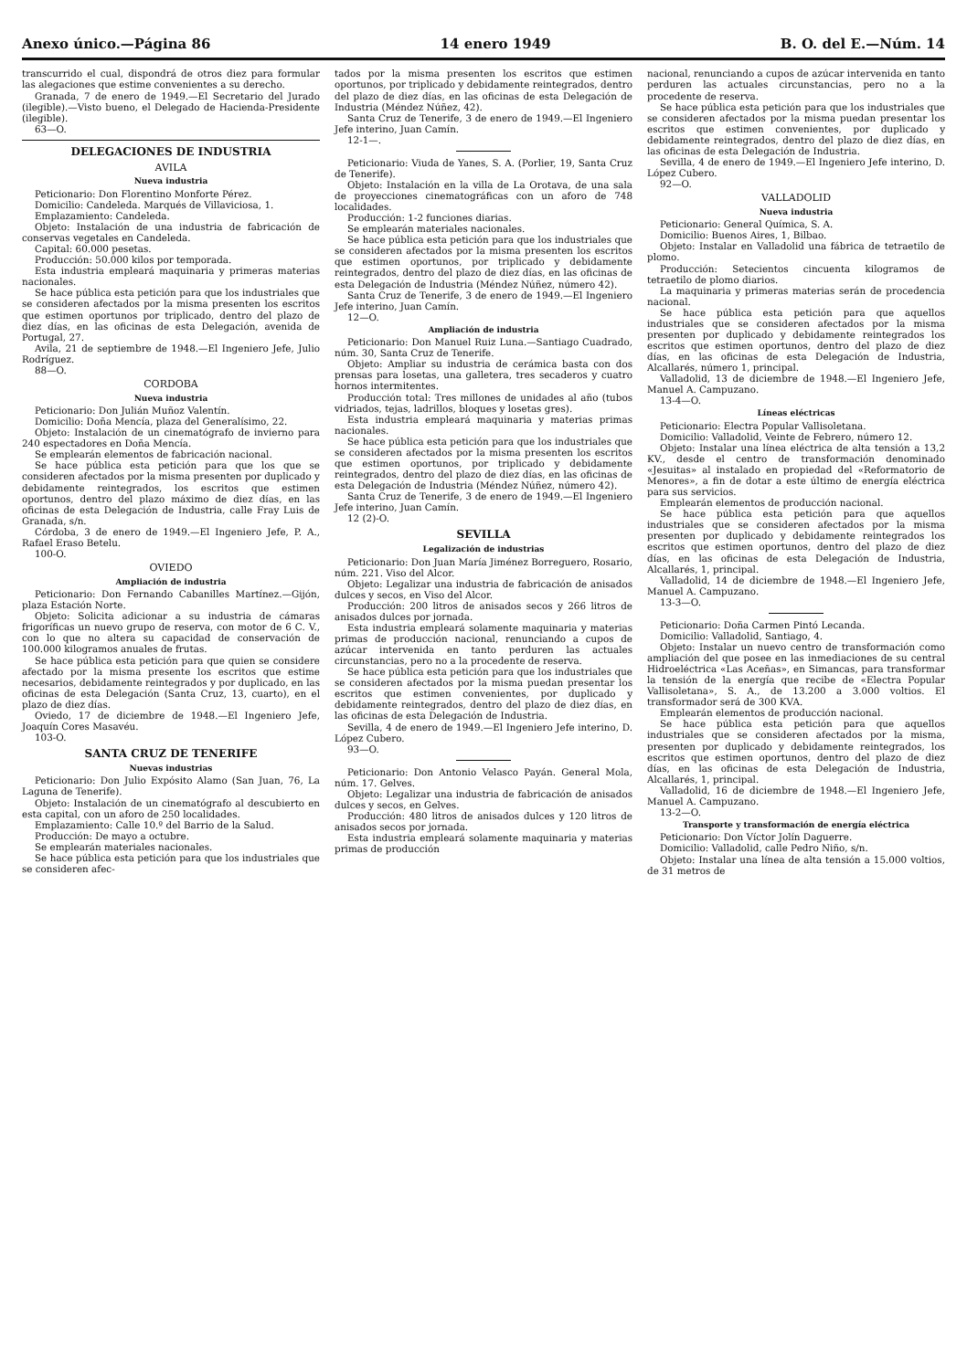Anexo único.—Página 86 14 enero 1949 B. O. del E.—Núm. 14
transcurrido el cual, dispondrá de otros diez para formular las alegaciones que estime convenientes a su derecho.
Granada, 7 de enero de 1949.—El Secretario del Jurado (ilegible).—Visto bueno, el Delegado de Hacienda-Presidente (ilegible).
63—O.
DELEGACIONES DE INDUSTRIA
AVILA
Nueva industria
Peticionario: Don Florentino Monforte Pérez.
Domicilio: Candeleda. Marqués de Villaviciosa, 1.
Emplazamiento: Candeleda.
Objeto: Instalación de una industria de fabricación de conservas vegetales en Candeleda.
Capital: 60.000 pesetas.
Producción: 50.000 kilos por temporada.
Esta industria empleará maquinaria y primeras materias nacionales.
Se hace pública esta petición para que los industriales que se consideren afectados por la misma presenten los escritos que estimen oportunos por triplicado, dentro del plazo de diez días, en las oficinas de esta Delegación, avenida de Portugal, 27.
Avila, 21 de septiembre de 1948.—El Ingeniero Jefe, Julio Rodríguez.
88—O.
CORDOBA
Nueva industria
Peticionario: Don Julián Muñoz Valentín.
Domicilio: Doña Mencía, plaza del Generalísimo, 22.
Objeto: Instalación de un cinematógrafo de invierno para 240 espectadores en Doña Mencía.
Se emplearán elementos de fabricación nacional.
Se hace pública esta petición para que los que se consideren afectados por la misma presenten por duplicado y debidamente reintegrados, los escritos que estimen oportunos, dentro del plazo máximo de diez días, en las oficinas de esta Delegación de Industria, calle Fray Luis de Granada, s/n.
Córdoba, 3 de enero de 1949.—El Ingeniero Jefe, P. A., Rafael Eraso Betelu.
100-O.
OVIEDO
Ampliación de industria
Peticionario: Don Fernando Cabanilles Martínez.—Gijón, plaza Estación Norte.
Objeto: Solicita adicionar a su industria de cámaras frigoríficas un nuevo grupo de reserva, con motor de 6 C. V., con lo que no altera su capacidad de conservación de 100.000 kilogramos anuales de frutas.
Se hace pública esta petición para que quien se considere afectado por la misma presente los escritos que estime necesarios, debidamente reintegrados y por duplicado, en las oficinas de esta Delegación (Santa Cruz, 13, cuarto), en el plazo de diez días.
Oviedo, 17 de diciembre de 1948.—El Ingeniero Jefe, Joaquín Cores Masavéu.
103-O.
SANTA CRUZ DE TENERIFE
Nuevas industrias
Peticionario: Don Julio Expósito Alamo (San Juan, 76, La Laguna de Tenerife).
Objeto: Instalación de un cinematógrafo al descubierto en esta capital, con un aforo de 250 localidades.
Emplazamiento: Calle 10.º del Barrio de la Salud.
Producción: De mayo a octubre.
Se emplearán materiales nacionales.
Se hace pública esta petición para que los industriales que se consideren afec-
tados por la misma presenten los escritos que estimen oportunos, por triplicado y debidamente reintegrados, dentro del plazo de diez días, en las oficinas de esta Delegación de Industria (Méndez Núñez, 42).
Santa Cruz de Tenerife, 3 de enero de 1949.—El Ingeniero Jefe interino, Juan Camín.
12-1—.
Peticionario: Viuda de Yanes, S. A. (Porlier, 19, Santa Cruz de Tenerife).
Objeto: Instalación en la villa de La Orotava, de una sala de proyecciones cinematográficas con un aforo de 748 localidades.
Producción: 1-2 funciones diarias.
Se emplearán materiales nacionales.
Se hace pública esta petición para que los industriales que se consideren afectados por la misma presenten los escritos que estimen oportunos, por triplicado y debidamente reintegrados, dentro del plazo de diez días, en las oficinas de esta Delegación de Industria (Méndez Núñez, número 42).
Santa Cruz de Tenerife, 3 de enero de 1949.—El Ingeniero Jefe interino, Juan Camín.
12—O.
Ampliación de industria
Peticionario: Don Manuel Ruiz Luna.—Santiago Cuadrado, núm. 30, Santa Cruz de Tenerife.
Objeto: Ampliar su industria de cerámica basta con dos prensas para losetas, una galletera, tres secaderos y cuatro hornos intermitentes.
Producción total: Tres millones de unidades al año (tubos vidriados, tejas, ladrillos, bloques y losetas gres).
Esta industria empleará maquinaria y materias primas nacionales.
Se hace pública esta petición para que los industriales que se consideren afectados por la misma presenten los escritos que estimen oportunos, por triplicado y debidamente reintegrados, dentro del plazo de diez días, en las oficinas de esta Delegación de Industria (Méndez Núñez, número 42).
Santa Cruz de Tenerife, 3 de enero de 1949.—El Ingeniero Jefe interino, Juan Camín.
12 (2)-O.
SEVILLA
Legalización de industrias
Peticionario: Don Juan María Jiménez Borreguero, Rosario, núm. 221. Viso del Alcor.
Objeto: Legalizar una industria de fabricación de anisados dulces y secos, en Viso del Alcor.
Producción: 200 litros de anisados secos y 266 litros de anisados dulces por jornada.
Esta industria empleará solamente maquinaria y materias primas de producción nacional, renunciando a cupos de azúcar intervenida en tanto perduren las actuales circunstancias, pero no a la procedente de reserva.
Se hace pública esta petición para que los industriales que se consideren afectados por la misma puedan presentar los escritos que estimen convenientes, por duplicado y debidamente reintegrados, dentro del plazo de diez días, en las oficinas de esta Delegación de Industria.
Sevilla, 4 de enero de 1949.—El Ingeniero Jefe interino, D. López Cubero.
93—O.
Peticionario: Don Antonio Velasco Payán. General Mola, núm. 17. Gelves.
Objeto: Legalizar una industria de fabricación de anisados dulces y secos, en Gelves.
Producción: 480 litros de anisados dulces y 120 litros de anisados secos por jornada.
Esta industria empleará solamente maquinaria y materias primas de producción
nacional, renunciando a cupos de azúcar intervenida en tanto perduren las actuales circunstancias, pero no a la procedente de reserva.
Se hace pública esta petición para que los industriales que se consideren afectados por la misma puedan presentar los escritos que estimen convenientes, por duplicado y debidamente reintegrados, dentro del plazo de diez días, en las oficinas de esta Delegación de Industria.
Sevilla, 4 de enero de 1949.—El Ingeniero Jefe interino, D. López Cubero.
92—O.
VALLADOLID
Nueva industria
Peticionario: General Química, S. A.
Domicilio: Buenos Aires, 1, Bilbao.
Objeto: Instalar en Valladolid una fábrica de tetraetilo de plomo.
Producción: Setecientos cincuenta kilogramos de tetraetilo de plomo diarios.
La maquinaria y primeras materias serán de procedencia nacional.
Se hace pública esta petición para que aquellos industriales que se consideren afectados por la misma presenten por duplicado y debidamente reintegrados los escritos que estimen oportunos, dentro del plazo de diez días, en las oficinas de esta Delegación de Industria, Alcallarés, número 1, principal.
Valladolid, 13 de diciembre de 1948.—El Ingeniero Jefe, Manuel A. Campuzano.
13-4—O.
Líneas eléctricas
Peticionario: Electra Popular Vallisoletana.
Domicilio: Valladolid, Veinte de Febrero, número 12.
Objeto: Instalar una línea eléctrica de alta tensión a 13,2 KV., desde el centro de transformación denominado «Jesuitas» al instalado en propiedad del «Reformatorio de Menores», a fin de dotar a este último de energía eléctrica para sus servicios.
Emplearán elementos de producción nacional.
Se hace pública esta petición para que aquellos industriales que se consideren afectados por la misma presenten por duplicado y debidamente reintegrados los escritos que estimen oportunos, dentro del plazo de diez días, en las oficinas de esta Delegación de Industria, Alcallarés, 1, principal.
Valladolid, 14 de diciembre de 1948.—El Ingeniero Jefe, Manuel A. Campuzano.
13-3—O.
Peticionario: Doña Carmen Pintó Lecanda.
Domicilio: Valladolid, Santiago, 4.
Objeto: Instalar un nuevo centro de transformación como ampliación del que posee en las inmediaciones de su central Hidroeléctrica «Las Aceñas», en Simancas, para transformar la tensión de la energía que recibe de «Electra Popular Vallisoletana», S. A., de 13.200 a 3.000 voltios. El transformador será de 300 KVA.
Emplearán elementos de producción nacional.
Se hace pública esta petición para que aquellos industriales que se consideren afectados por la misma, presenten por duplicado y debidamente reintegrados, los escritos que estimen oportunos, dentro del plazo de diez días, en las oficinas de esta Delegación de Industria, Alcallarés, 1, principal.
Valladolid, 16 de diciembre de 1948.—El Ingeniero Jefe, Manuel A. Campuzano.
13-2—O.
Transporte y transformación de energía eléctrica
Peticionario: Don Víctor Jolín Daguerre.
Domicilio: Valladolid, calle Pedro Niño, s/n.
Objeto: Instalar una línea de alta tensión a 15.000 voltios, de 31 metros de